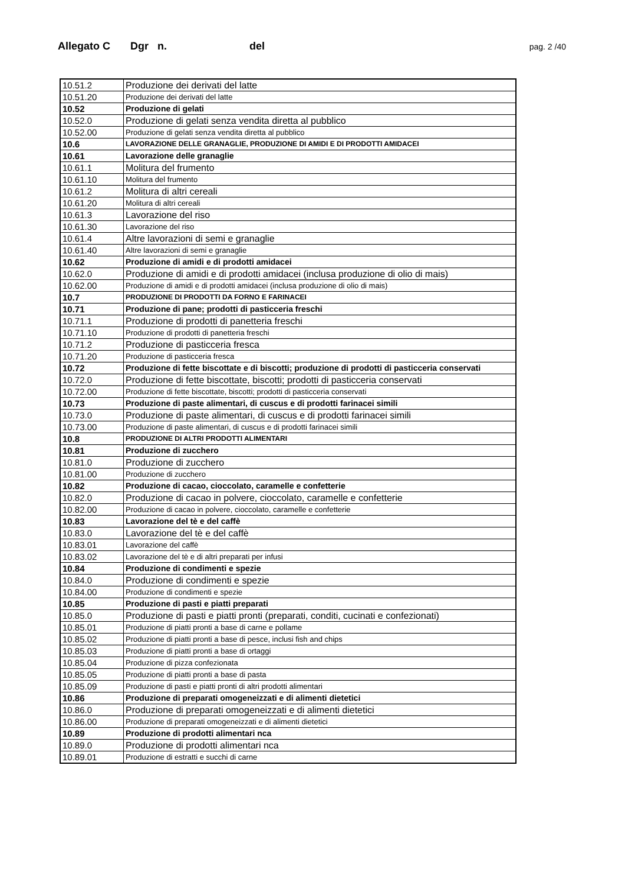Allegato C Dgr n. del pag. 2 /40
| 10.51.2 | Produzione dei derivati del latte |
| 10.51.20 | Produzione dei derivati del latte |
| 10.52 | Produzione di gelati |
| 10.52.0 | Produzione di gelati senza vendita diretta al pubblico |
| 10.52.00 | Produzione di gelati senza vendita diretta al pubblico |
| 10.6 | LAVORAZIONE DELLE GRANAGLIE, PRODUZIONE DI AMIDI E DI PRODOTTI AMIDACEI |
| 10.61 | Lavorazione delle granaglie |
| 10.61.1 | Molitura del frumento |
| 10.61.10 | Molitura del frumento |
| 10.61.2 | Molitura di altri cereali |
| 10.61.20 | Molitura di altri cereali |
| 10.61.3 | Lavorazione del riso |
| 10.61.30 | Lavorazione del riso |
| 10.61.4 | Altre lavorazioni di semi e granaglie |
| 10.61.40 | Altre lavorazioni di semi e granaglie |
| 10.62 | Produzione di amidi e di prodotti amidacei |
| 10.62.0 | Produzione di amidi e di prodotti amidacei (inclusa produzione di olio di mais) |
| 10.62.00 | Produzione di amidi e di prodotti amidacei (inclusa produzione di olio di mais) |
| 10.7 | PRODUZIONE DI PRODOTTI DA FORNO E FARINACEI |
| 10.71 | Produzione di pane; prodotti di pasticceria freschi |
| 10.71.1 | Produzione di prodotti di panetteria freschi |
| 10.71.10 | Produzione di prodotti di panetteria freschi |
| 10.71.2 | Produzione di pasticceria fresca |
| 10.71.20 | Produzione di pasticceria fresca |
| 10.72 | Produzione di fette biscottate e di biscotti; produzione di prodotti di pasticceria conservati |
| 10.72.0 | Produzione di fette biscottate, biscotti; prodotti di pasticceria conservati |
| 10.72.00 | Produzione di fette biscottate, biscotti; prodotti di pasticceria conservati |
| 10.73 | Produzione di paste alimentari, di cuscus e di prodotti farinacei simili |
| 10.73.0 | Produzione di paste alimentari, di cuscus e di prodotti farinacei simili |
| 10.73.00 | Produzione di paste alimentari, di cuscus e di prodotti farinacei simili |
| 10.8 | PRODUZIONE DI ALTRI PRODOTTI ALIMENTARI |
| 10.81 | Produzione di zucchero |
| 10.81.0 | Produzione di zucchero |
| 10.81.00 | Produzione di zucchero |
| 10.82 | Produzione di cacao, cioccolato, caramelle e confetterie |
| 10.82.0 | Produzione di cacao in polvere, cioccolato, caramelle e confetterie |
| 10.82.00 | Produzione di cacao in polvere, cioccolato, caramelle e confetterie |
| 10.83 | Lavorazione del tè e del caffè |
| 10.83.0 | Lavorazione del tè e del caffè |
| 10.83.01 | Lavorazione del caffè |
| 10.83.02 | Lavorazione del tè e di altri preparati per infusi |
| 10.84 | Produzione di condimenti e spezie |
| 10.84.0 | Produzione di condimenti e spezie |
| 10.84.00 | Produzione di condimenti e spezie |
| 10.85 | Produzione di pasti e piatti preparati |
| 10.85.0 | Produzione di pasti e piatti pronti (preparati, conditi, cucinati e confezionati) |
| 10.85.01 | Produzione di piatti pronti a base di carne e pollame |
| 10.85.02 | Produzione di piatti pronti a base di pesce, inclusi fish and chips |
| 10.85.03 | Produzione di piatti pronti a base di ortaggi |
| 10.85.04 | Produzione di pizza confezionata |
| 10.85.05 | Produzione di piatti pronti a base di pasta |
| 10.85.09 | Produzione di pasti e piatti pronti di altri prodotti alimentari |
| 10.86 | Produzione di preparati omogeneizzati e di alimenti dietetici |
| 10.86.0 | Produzione di preparati omogeneizzati e di alimenti dietetici |
| 10.86.00 | Produzione di preparati omogeneizzati e di alimenti dietetici |
| 10.89 | Produzione di prodotti alimentari nca |
| 10.89.0 | Produzione di prodotti alimentari nca |
| 10.89.01 | Produzione di estratti e succhi di carne |